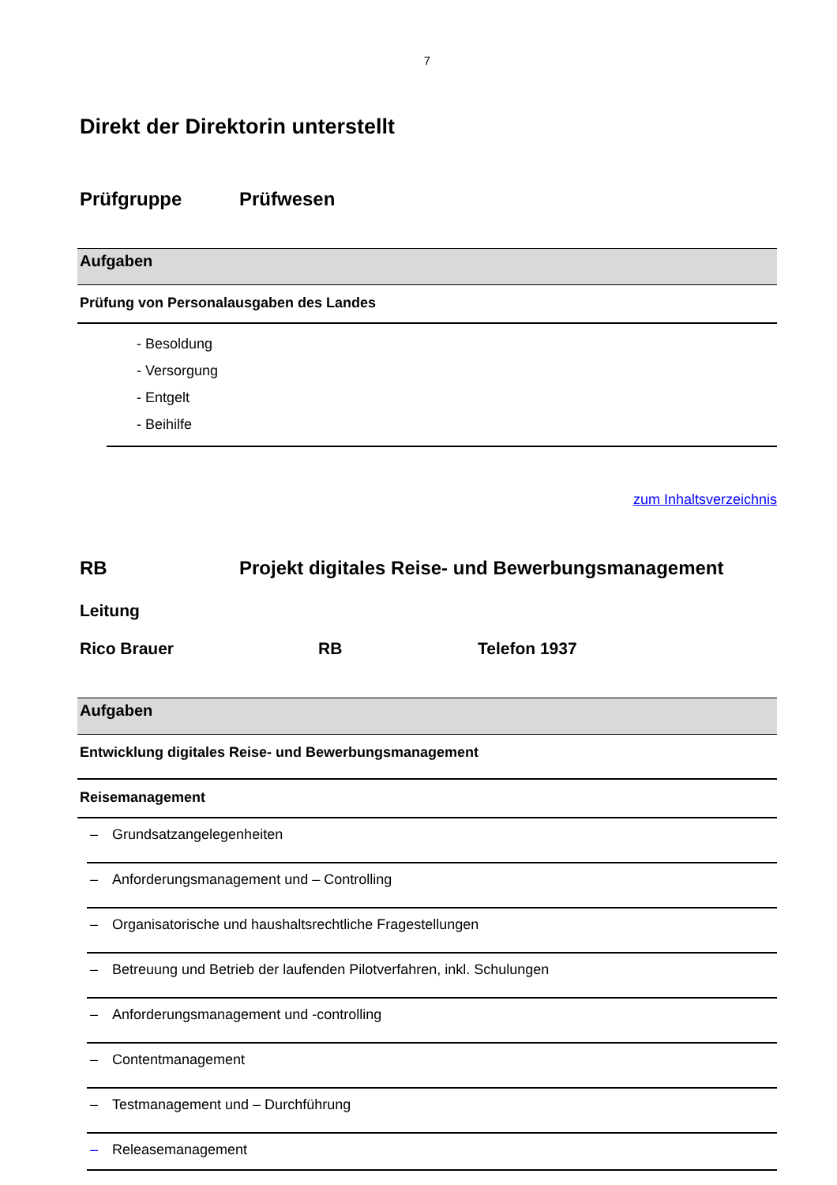7
Direkt der Direktorin unterstellt
Prüfgruppe Prüfwesen
Aufgaben
Prüfung von Personalausgaben des Landes
- Besoldung
- Versorgung
- Entgelt
- Beihilfe
zum Inhaltsverzeichnis
RB Projekt digitales Reise- und Bewerbungsmanagement
Leitung
Rico Brauer RB Telefon 1937
Aufgaben
Entwicklung digitales Reise- und Bewerbungsmanagement
Reisemanagement
| – | Grundsatzangelegenheiten |
| – | Anforderungsmanagement und – Controlling |
| – | Organisatorische und haushaltsrechtliche Fragestellungen |
| – | Betreuung und Betrieb der laufenden Pilotverfahren, inkl. Schulungen |
| – | Anforderungsmanagement und -controlling |
| – | Contentmanagement |
| – | Testmanagement und – Durchführung |
| – | Releasemanagement |